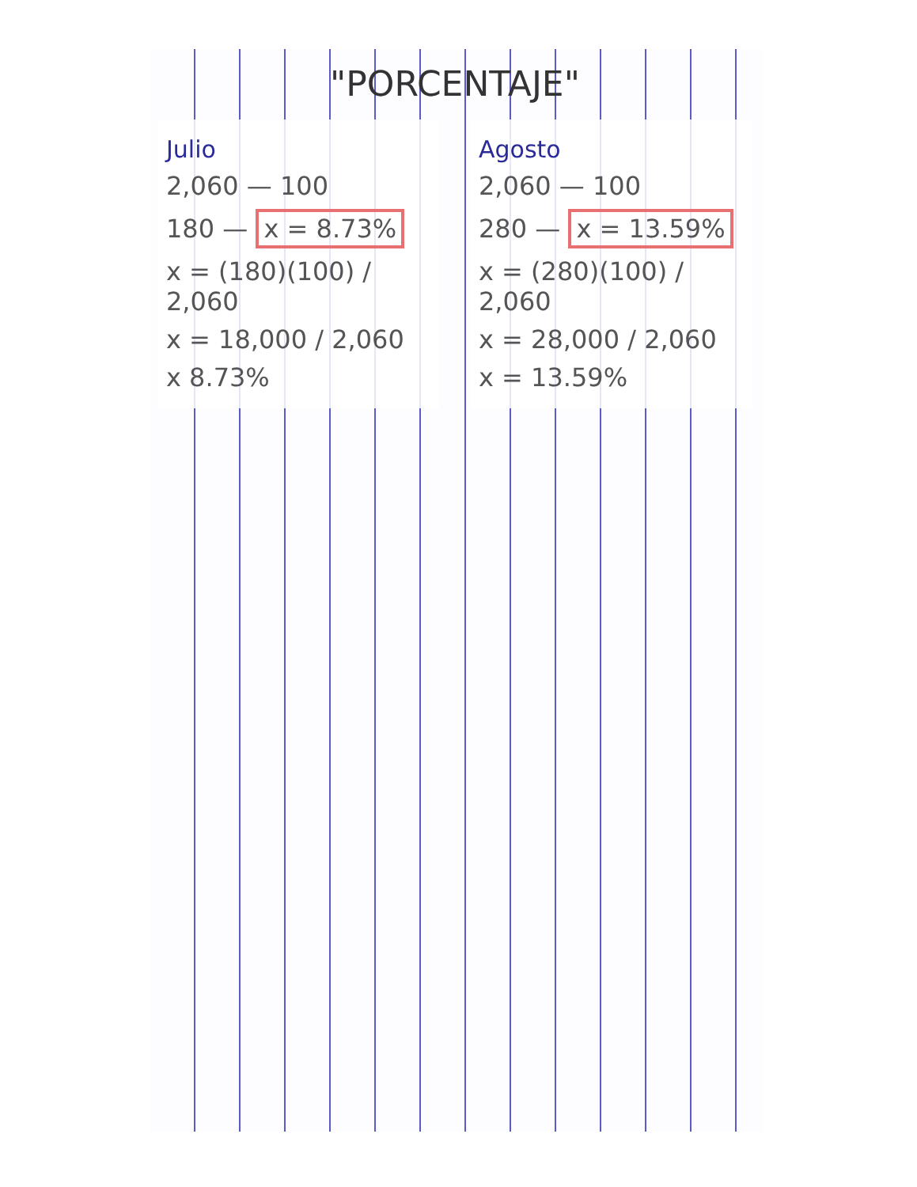"PORCENTAJE"
Julio
2,060 — 100
180 — x = 8.73%
x = (180)(100) / 2,060
x = 18,000 / 2,060
x 8.73%
Agosto
2,060 — 100
280 — x = 13.59%
x = (280)(100) / 2,060
x = 28,000 / 2,060
x = 13.59%